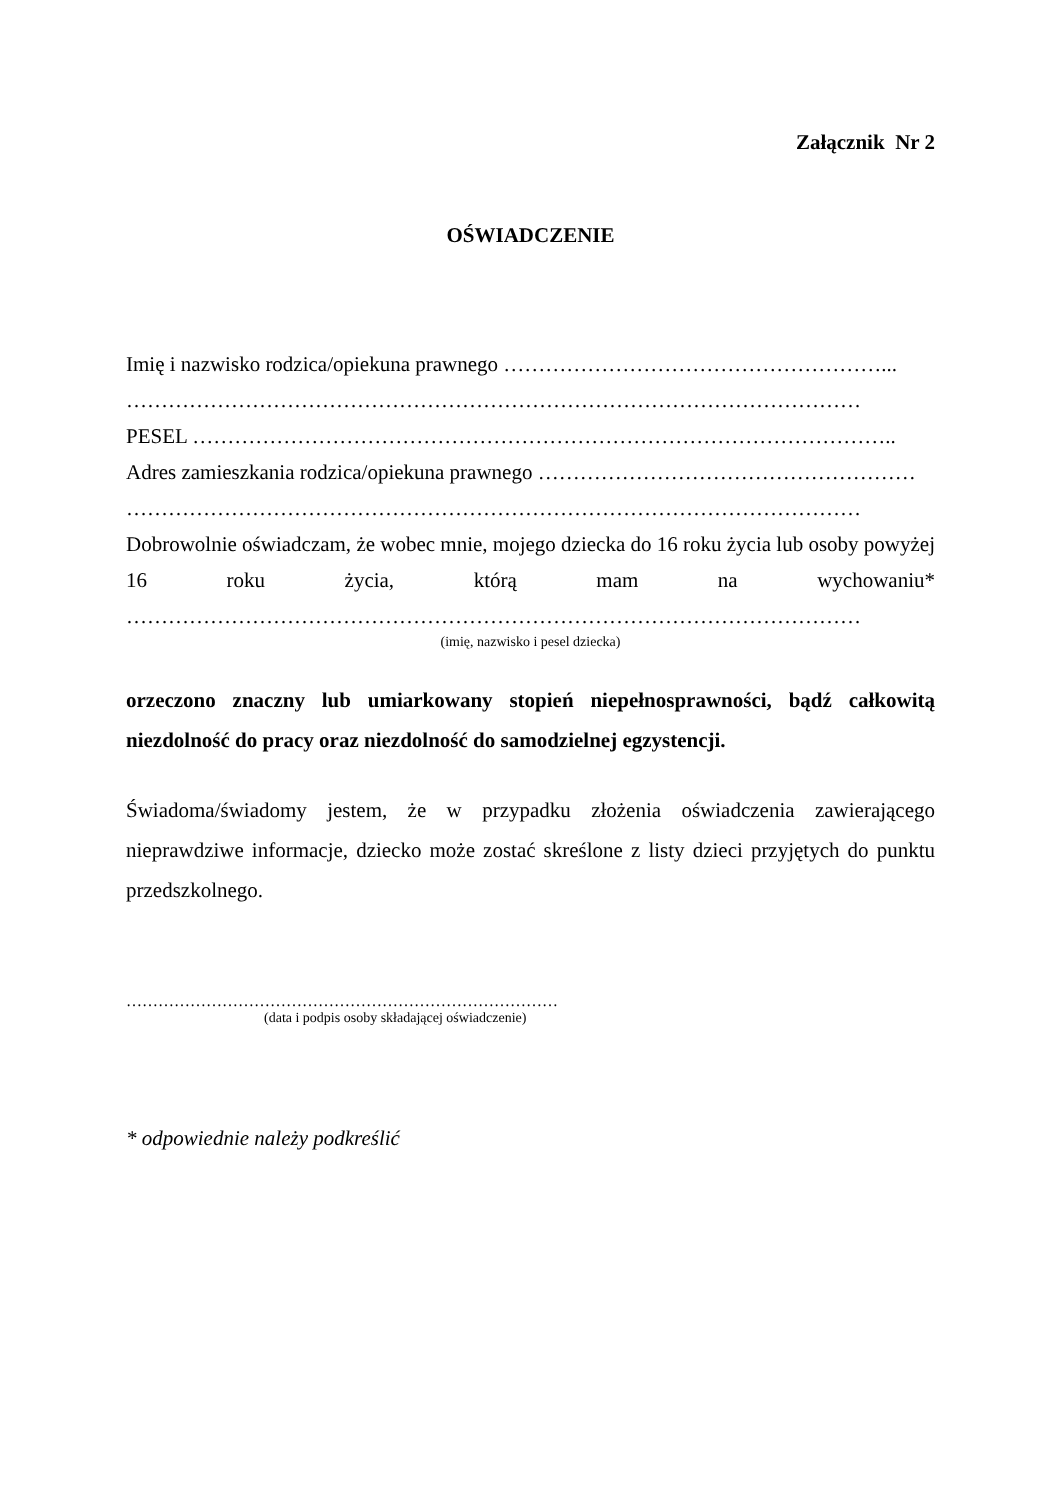Załącznik Nr 2
OŚWIADCZENIE
Imię i nazwisko rodzica/opiekuna prawnego ………………………………………………...
……………………………………………………………………………………………
PESEL ………………………………………………………………………………………..
Adres zamieszkania rodzica/opiekuna prawnego ………………………………………………
……………………………………………………………………………………………
Dobrowolnie oświadczam, że wobec mnie, mojego dziecka do 16 roku życia lub osoby powyżej 16 roku życia, którą mam na wychowaniu*
……………………………………………………………………………………………
(imię, nazwisko i pesel dziecka)
orzeczono znaczny lub umiarkowany stopień niepełnosprawności, bądź całkowitą niezdolność do pracy oraz niezdolność do samodzielnej egzystencji.
Świadoma/świadomy jestem, że w przypadku złożenia oświadczenia zawierającego nieprawdziwe informacje, dziecko może zostać skreślone z listy dzieci przyjętych do punktu przedszkolnego.
………………………………………………………………………
(data i podpis osoby składającej oświadczenie)
* odpowiednie należy podkreślić